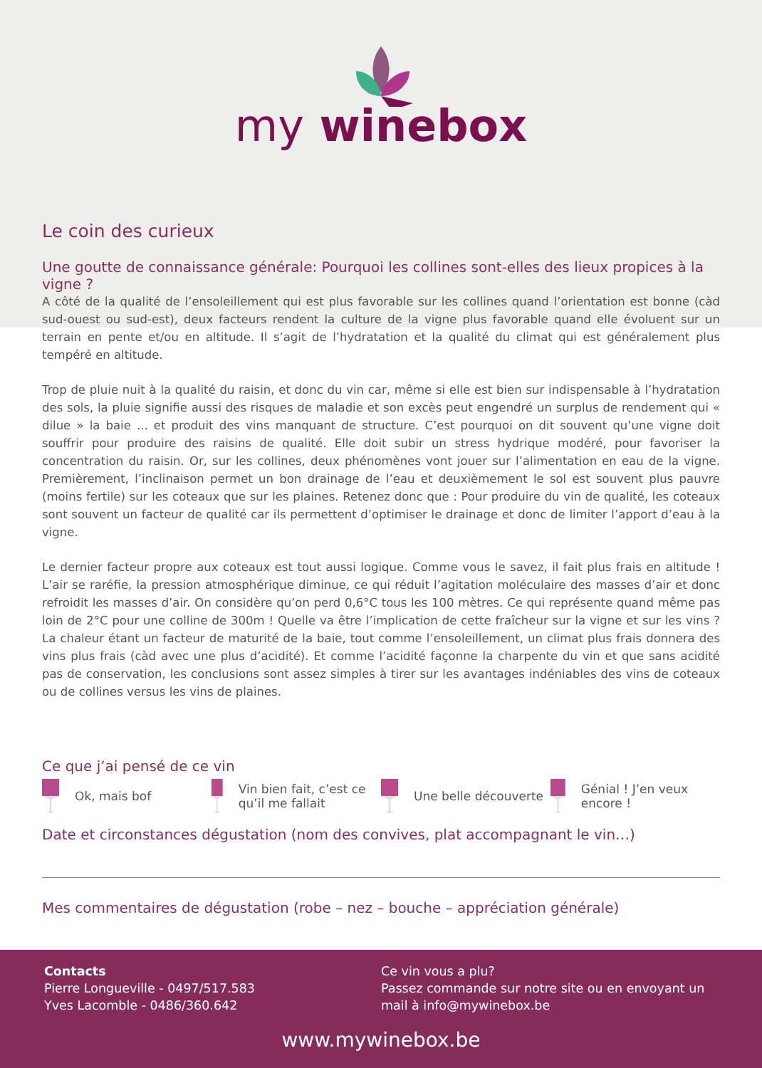my winebox
Le coin des curieux
Une goutte de connaissance générale: Pourquoi les collines sont-elles des lieux propices à la vigne ?
A côté de la qualité de l’ensoleillement qui est plus favorable sur les collines quand l’orientation est bonne (càd sud-ouest ou sud-est), deux facteurs rendent la culture de la vigne plus favorable quand elle évoluent sur un terrain en pente et/ou en altitude. Il s’agit de l’hydratation et la qualité du climat qui est généralement plus tempéré en altitude.
Trop de pluie nuit à la qualité du raisin, et donc du vin car, même si elle est bien sur indispensable à l’hydratation des sols, la pluie signifie aussi des risques de maladie et son excès peut engendré un surplus de rendement qui « dilue » la baie ... et produit des vins manquant de structure. C’est pourquoi on dit souvent qu’une vigne doit souffrir pour produire des raisins de qualité. Elle doit subir un stress hydrique modéré, pour favoriser la concentration du raisin. Or, sur les collines, deux phénomènes vont jouer sur l’alimentation en eau de la vigne. Premièrement, l’inclinaison permet un bon drainage de l’eau et deuxièmement le sol est souvent plus pauvre (moins fertile) sur les coteaux que sur les plaines. Retenez donc que : Pour produire du vin de qualité, les coteaux sont souvent un facteur de qualité car ils permettent d’optimiser le drainage et donc de limiter l’apport d’eau à la vigne.
Le dernier facteur propre aux coteaux est tout aussi logique. Comme vous le savez, il fait plus frais en altitude ! L’air se raréfie, la pression atmosphérique diminue, ce qui réduit l’agitation moléculaire des masses d’air et donc refroidit les masses d’air. On considère qu’on perd 0,6°C tous les 100 mètres. Ce qui représente quand même pas loin de 2°C pour une colline de 300m ! Quelle va être l’implication de cette fraîcheur sur la vigne et sur les vins ? La chaleur étant un facteur de maturité de la baie, tout comme l’ensoleillement, un climat plus frais donnera des vins plus frais (càd avec une plus d’acidité). Et comme l’acidité façonne la charpente du vin et que sans acidité pas de conservation, les conclusions sont assez simples à tirer sur les avantages indéniables des vins de coteaux ou de collines versus les vins de plaines.
Ce que j’ai pensé de ce vin
Ok, mais bof Vin bien fait, c’est ce qu’il me fallait
Une belle découverte Génial ! J’en veux encore !
Date et circonstances dégustation (nom des convives, plat accompagnant le vin…)
Mes commentaires de dégustation (robe – nez – bouche – appréciation générale)
Contacts
Pierre Longueville - 0497/517.583
Yves Lacomble - 0486/360.642
Ce vin vous a plu?
Passez commande sur notre site ou en envoyant un mail à info@mywinebox.be
www.mywinebox.be